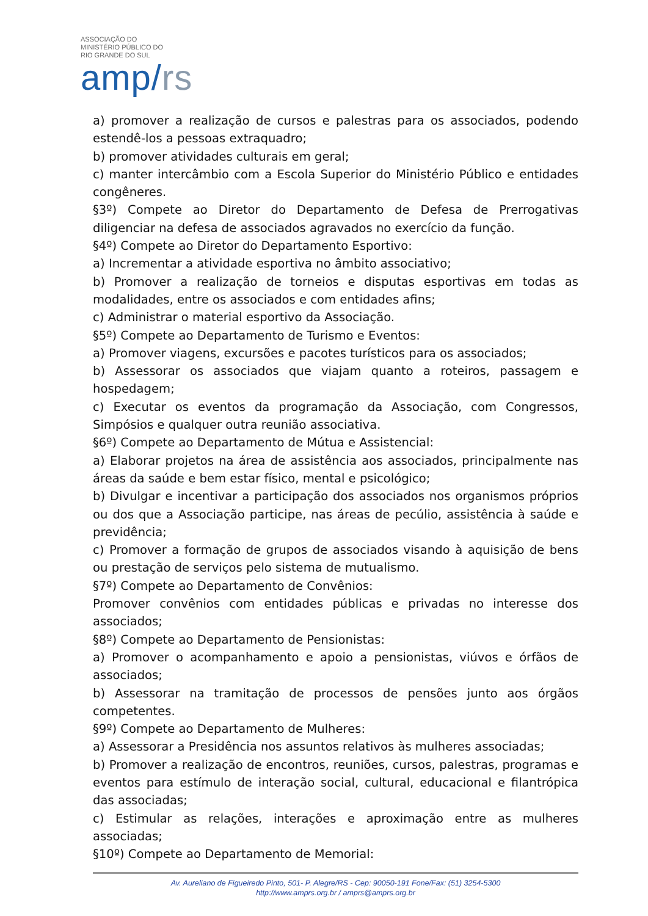ASSOCIAÇÃO DO
MINISTÉRIO PÚBLICO DO
RIO GRANDE DO SUL
amp/rs
a) promover a realização de cursos e palestras para os associados, podendo estendê-los a pessoas extraquadro;
b) promover atividades culturais em geral;
c) manter intercâmbio com a Escola Superior do Ministério Público e entidades congêneres.
§3º) Compete ao Diretor do Departamento de Defesa de Prerrogativas diligenciar na defesa de associados agravados no exercício da função.
§4º) Compete ao Diretor do Departamento Esportivo:
a) Incrementar a atividade esportiva no âmbito associativo;
b) Promover a realização de torneios e disputas esportivas em todas as modalidades, entre os associados e com entidades afins;
c) Administrar o material esportivo da Associação.
§5º) Compete ao Departamento de Turismo e Eventos:
a) Promover viagens, excursões e pacotes turísticos para os associados;
b) Assessorar os associados que viajam quanto a roteiros, passagem e hospedagem;
c) Executar os eventos da programação da Associação, com Congressos, Simpósios e qualquer outra reunião associativa.
§6º) Compete ao Departamento de Mútua e Assistencial:
a) Elaborar projetos na área de assistência aos associados, principalmente nas áreas da saúde e bem estar físico, mental e psicológico;
b) Divulgar e incentivar a participação dos associados nos organismos próprios ou dos que a Associação participe, nas áreas de pecúlio, assistência à saúde e previdência;
c) Promover a formação de grupos de associados visando à aquisição de bens ou prestação de serviços pelo sistema de mutualismo.
§7º) Compete ao Departamento de Convênios:
Promover convênios com entidades públicas e privadas no interesse dos associados;
§8º) Compete ao Departamento de Pensionistas:
a) Promover o acompanhamento e apoio a pensionistas, viúvos e órfãos de associados;
b) Assessorar na tramitação de processos de pensões junto aos órgãos competentes.
§9º) Compete ao Departamento de Mulheres:
a) Assessorar a Presidência nos assuntos relativos às mulheres associadas;
b) Promover a realização de encontros, reuniões, cursos, palestras, programas e eventos para estímulo de interação social, cultural, educacional e filantrópica das associadas;
c) Estimular as relações, interações e aproximação entre as mulheres associadas;
§10º) Compete ao Departamento de Memorial:
Av. Aureliano de Figueiredo Pinto, 501- P. Alegre/RS - Cep: 90050-191 Fone/Fax: (51) 3254-5300
http://www.amprs.org.br / amprs@amprs.org.br